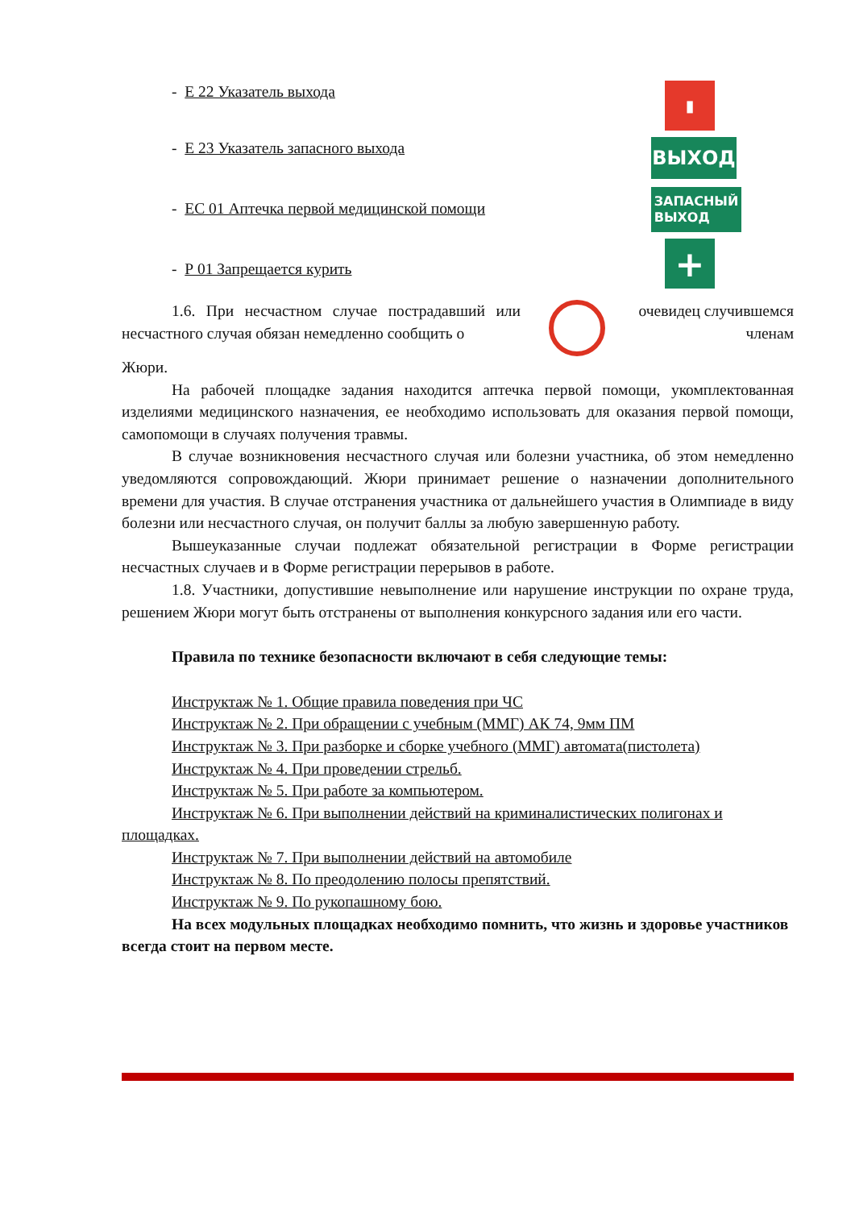- Е 22 Указатель выхода
- Е 23 Указатель запасного выхода
- ЕС 01 Аптечка первой медицинской помощи
- Р 01 Запрещается курить
▮
ВЫХОД
ЗАПАСНЫЙ
ВЫХОД
+
1.6. При несчастном случае пострадавший или несчастного случая обязан немедленно сообщить о
очевидец случившемся членам
Жюри.
На рабочей площадке задания находится аптечка первой помощи, укомплектованная изделиями медицинского назначения, ее необходимо использовать для оказания первой помощи, самопомощи в случаях получения травмы.
В случае возникновения несчастного случая или болезни участника, об этом немедленно уведомляются сопровождающий. Жюри принимает решение о назначении дополнительного времени для участия. В случае отстранения участника от дальнейшего участия в Олимпиаде в виду болезни или несчастного случая, он получит баллы за любую завершенную работу.
Вышеуказанные случаи подлежат обязательной регистрации в Форме регистрации несчастных случаев и в Форме регистрации перерывов в работе.
1.8. Участники, допустившие невыполнение или нарушение инструкции по охране труда, решением Жюри могут быть отстранены от выполнения конкурсного задания или его части.
Правила по технике безопасности включают в себя следующие темы:
Инструктаж № 1. Общие правила поведения при ЧС
Инструктаж № 2. При обращении с учебным (ММГ) АК 74, 9мм ПМ
Инструктаж № 3. При разборке и сборке учебного (ММГ) автомата(пистолета)
Инструктаж № 4. При проведении стрельб.
Инструктаж № 5. При работе за компьютером.
Инструктаж № 6. При выполнении действий на криминалистических полигонах и площадках.
Инструктаж № 7. При выполнении действий на автомобиле
Инструктаж № 8. По преодолению полосы препятствий.
Инструктаж № 9. По рукопашному бою.
На всех модульных площадках необходимо помнить, что жизнь и здоровье участников всегда стоит на первом месте.